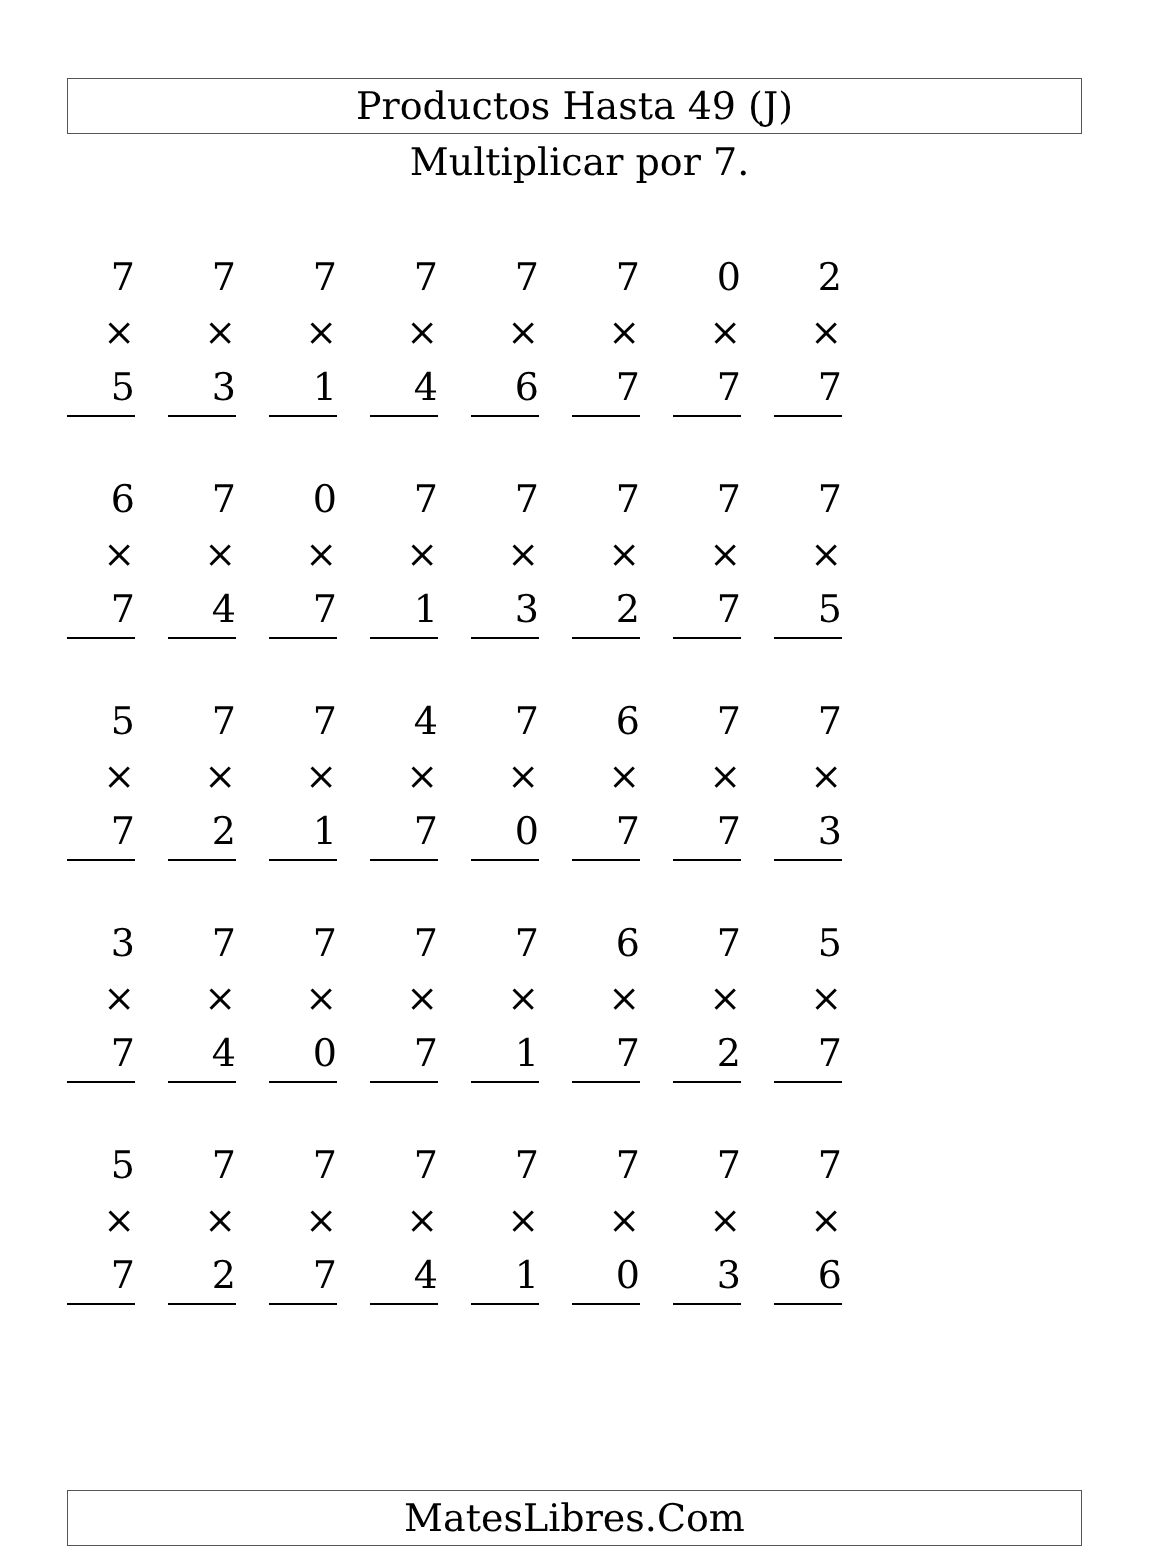Productos Hasta 49 (J)
Multiplicar por 7.
| 7 × 5 | 7 × 3 | 7 × 1 | 7 × 4 | 7 × 6 | 7 × 7 | 0 × 7 | 2 × 7 |
| 6 × 7 | 7 × 4 | 0 × 7 | 7 × 1 | 7 × 3 | 7 × 2 | 7 × 7 | 7 × 5 |
| 5 × 7 | 7 × 2 | 7 × 1 | 4 × 7 | 7 × 0 | 6 × 7 | 7 × 7 | 7 × 3 |
| 3 × 7 | 7 × 4 | 7 × 0 | 7 × 7 | 7 × 1 | 6 × 7 | 7 × 2 | 5 × 7 |
| 5 × 7 | 7 × 2 | 7 × 7 | 7 × 4 | 7 × 1 | 7 × 0 | 7 × 3 | 7 × 6 |
MatesLibres.Com